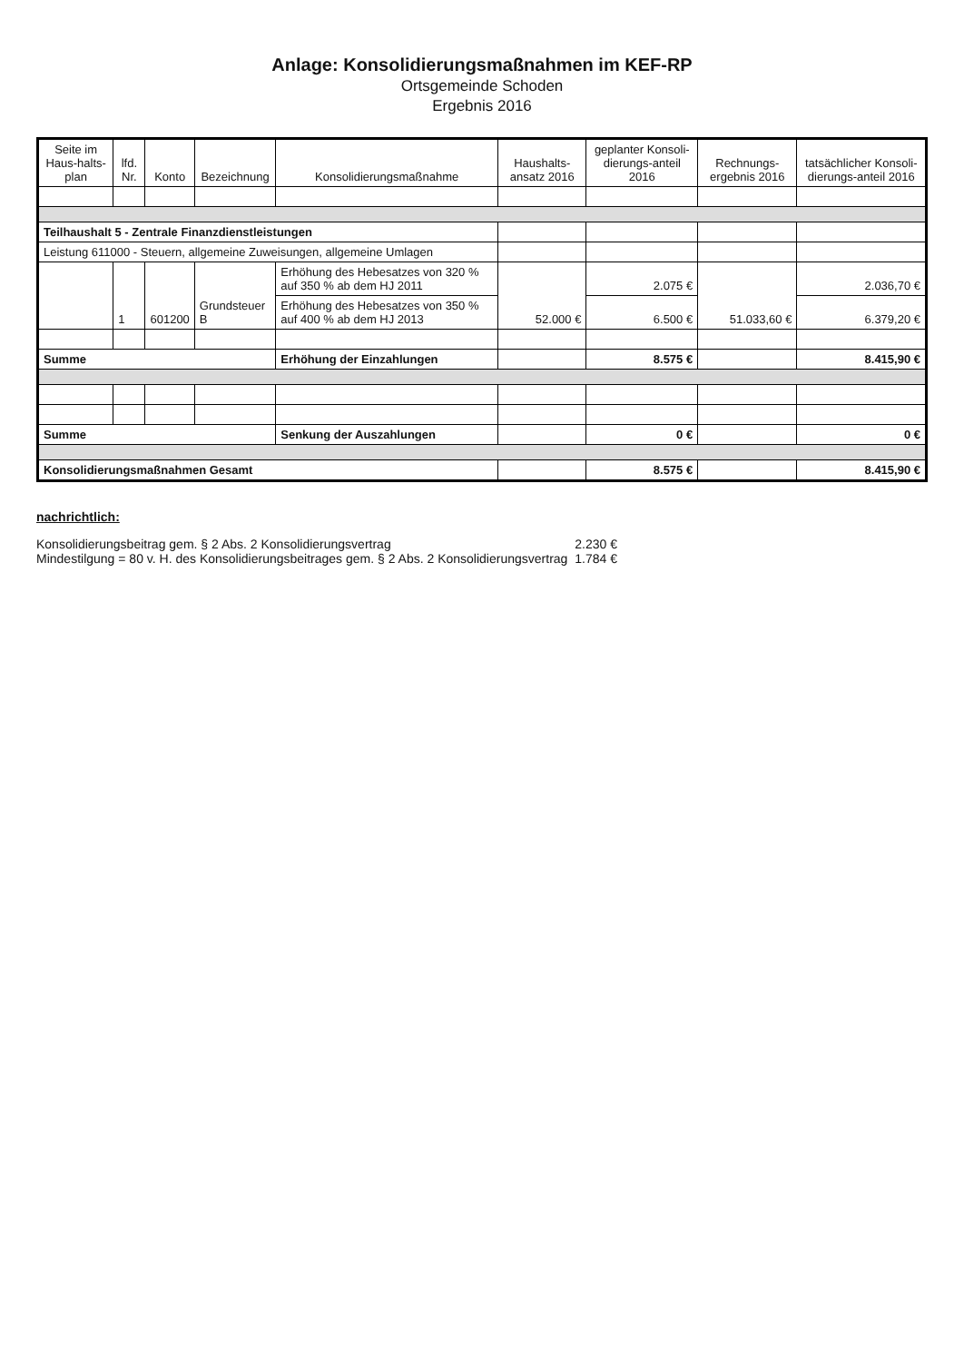Anlage: Konsolidierungsmaßnahmen im KEF-RP
Ortsgemeinde Schoden
Ergebnis 2016
| Seite im Haus-halts-plan | lfd. Nr. | Konto | Bezeichnung | Konsolidierungsmaßnahme | Haushalts-ansatz 2016 | geplanter Konsoli-dierungs-anteil 2016 | Rechnungs-ergebnis 2016 | tatsächlicher Konsoli-dierungs-anteil 2016 |
| --- | --- | --- | --- | --- | --- | --- | --- | --- |
| Teilhaushalt 5 - Zentrale Finanzdienstleistungen | | | | | | | | |
| Leistung 611000 - Steuern, allgemeine Zuweisungen, allgemeine Umlagen | | | | | | | | |
| | 1 | 601200 | Grundsteuer B | Erhöhung des Hebesatzes von 320 % auf 350 % ab dem HJ 2011 | 52.000 € | 2.075 € | 51.033,60 € | 2.036,70 € |
| | | | | Erhöhung des Hebesatzes von 350 % auf 400 % ab dem HJ 2013 | | 6.500 € | | 6.379,20 € |
| Summe | | | | Erhöhung der Einzahlungen | | 8.575 € | | 8.415,90 € |
| Summe | | | | Senkung der Auszahlungen | | 0 € | | 0 € |
| Konsolidierungsmaßnahmen Gesamt | | | | | | 8.575 € | | 8.415,90 € |
nachrichtlich:
Konsolidierungsbeitrag gem. § 2 Abs. 2 Konsolidierungsvertrag 2.230 €
Mindestilgung = 80 v. H. des Konsolidierungsbeitrages gem. § 2 Abs. 2 Konsolidierungsvertrag 1.784 €